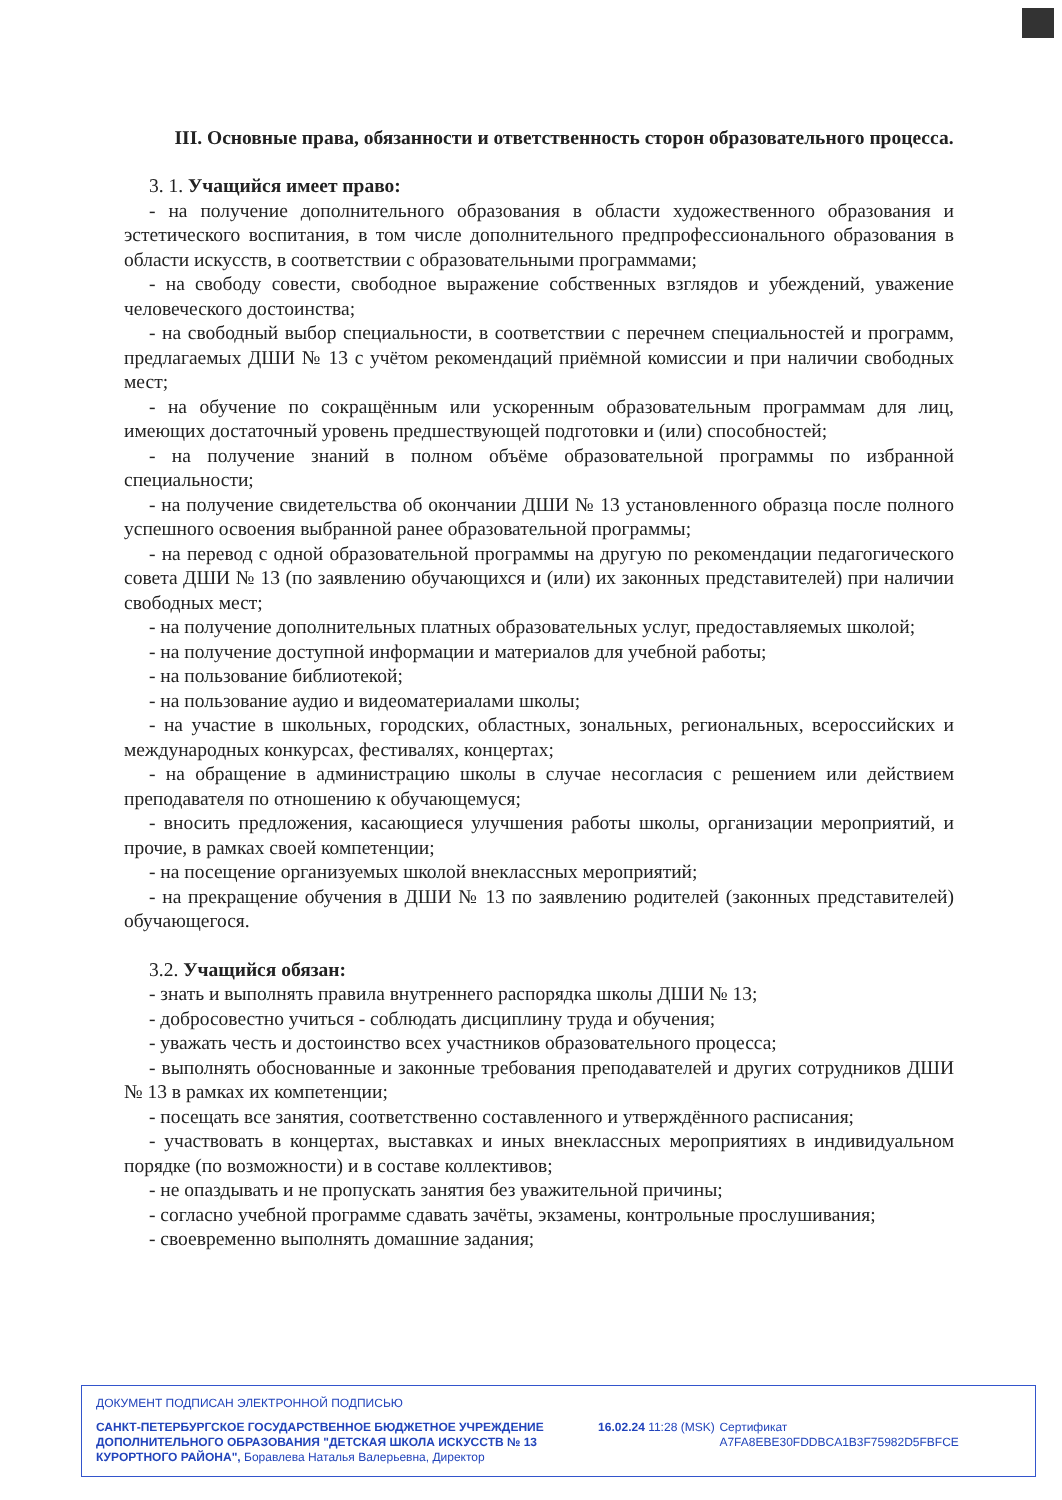III. Основные права, обязанности и ответственность сторон образовательного процесса.
3. 1. Учащийся имеет право:
- на получение дополнительного образования в области художественного образования и эстетического воспитания, в том числе дополнительного предпрофессионального образования в области искусств, в соответствии с образовательными программами;
- на свободу совести, свободное выражение собственных взглядов и убеждений, уважение человеческого достоинства;
- на свободный выбор специальности, в соответствии с перечнем специальностей и программ, предлагаемых ДШИ № 13 с учётом рекомендаций приёмной комиссии и при наличии свободных мест;
- на обучение по сокращённым или ускоренным образовательным программам для лиц, имеющих достаточный уровень предшествующей подготовки и (или) способностей;
- на получение знаний в полном объёме образовательной программы по избранной специальности;
- на получение свидетельства об окончании ДШИ № 13 установленного образца после полного успешного освоения выбранной ранее образовательной программы;
- на перевод с одной образовательной программы на другую по рекомендации педагогического совета ДШИ № 13 (по заявлению обучающихся и (или) их законных представителей) при наличии свободных мест;
- на получение дополнительных платных образовательных услуг, предоставляемых школой;
- на получение доступной информации и материалов для учебной работы;
- на пользование библиотекой;
- на пользование аудио и видеоматериалами школы;
- на участие в школьных, городских, областных, зональных, региональных, всероссийских и международных конкурсах, фестивалях, концертах;
- на обращение в администрацию школы в случае несогласия с решением или действием преподавателя по отношению к обучающемуся;
- вносить предложения, касающиеся улучшения работы школы, организации мероприятий, и прочие, в рамках своей компетенции;
- на посещение организуемых школой внеклассных мероприятий;
- на прекращение обучения в ДШИ № 13 по заявлению родителей (законных представителей) обучающегося.
3.2. Учащийся обязан:
- знать и выполнять правила внутреннего распорядка школы ДШИ № 13;
- добросовестно учиться - соблюдать дисциплину труда и обучения;
- уважать честь и достоинство всех участников образовательного процесса;
- выполнять обоснованные и законные требования преподавателей и других сотрудников ДШИ № 13 в рамках их компетенции;
- посещать все занятия, соответственно составленного и утверждённого расписания;
- участвовать в концертах, выставках и иных внеклассных мероприятиях в индивидуальном порядке (по возможности) и в составе коллективов;
- не опаздывать и не пропускать занятия без уважительной причины;
- согласно учебной программе сдавать зачёты, экзамены, контрольные прослушивания;
- своевременно выполнять домашние задания;
ДОКУМЕНТ ПОДПИСАН ЭЛЕКТРОННОЙ ПОДПИСЬЮ
САНКТ-ПЕТЕРБУРГСКОЕ ГОСУДАРСТВЕННОЕ БЮДЖЕТНОЕ УЧРЕЖДЕНИЕ ДОПОЛНИТЕЛЬНОГО ОБРАЗОВАНИЯ "ДЕТСКАЯ ШКОЛА ИСКУССТВ № 13 КУРОРТНОГО РАЙОНА", Боравлева Наталья Валерьевна, Директор
16.02.24 11:28 (MSK)
Сертификат A7FA8EBE30FDDBCA1B3F75982D5FBFCE